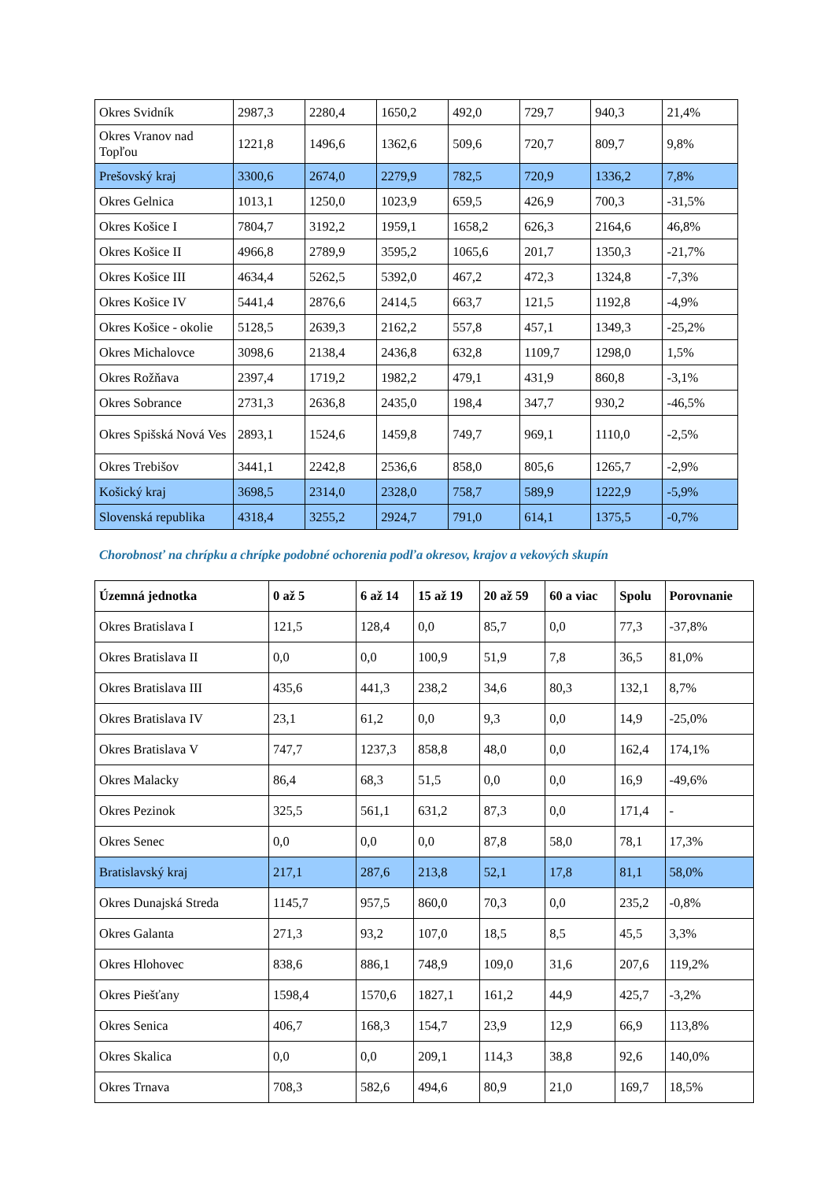| Okres Svidník | 2987,3 | 2280,4 | 1650,2 | 492,0 | 729,7 | 940,3 | 21,4% |
| Okres Vranov nad Topľou | 1221,8 | 1496,6 | 1362,6 | 509,6 | 720,7 | 809,7 | 9,8% |
| Prešovský kraj | 3300,6 | 2674,0 | 2279,9 | 782,5 | 720,9 | 1336,2 | 7,8% |
| Okres Gelnica | 1013,1 | 1250,0 | 1023,9 | 659,5 | 426,9 | 700,3 | -31,5% |
| Okres Košice I | 7804,7 | 3192,2 | 1959,1 | 1658,2 | 626,3 | 2164,6 | 46,8% |
| Okres Košice II | 4966,8 | 2789,9 | 3595,2 | 1065,6 | 201,7 | 1350,3 | -21,7% |
| Okres Košice III | 4634,4 | 5262,5 | 5392,0 | 467,2 | 472,3 | 1324,8 | -7,3% |
| Okres Košice IV | 5441,4 | 2876,6 | 2414,5 | 663,7 | 121,5 | 1192,8 | -4,9% |
| Okres Košice - okolie | 5128,5 | 2639,3 | 2162,2 | 557,8 | 457,1 | 1349,3 | -25,2% |
| Okres Michalovce | 3098,6 | 2138,4 | 2436,8 | 632,8 | 1109,7 | 1298,0 | 1,5% |
| Okres Rožňava | 2397,4 | 1719,2 | 1982,2 | 479,1 | 431,9 | 860,8 | -3,1% |
| Okres Sobrance | 2731,3 | 2636,8 | 2435,0 | 198,4 | 347,7 | 930,2 | -46,5% |
| Okres Spišská Nová Ves | 2893,1 | 1524,6 | 1459,8 | 749,7 | 969,1 | 1110,0 | -2,5% |
| Okres Trebišov | 3441,1 | 2242,8 | 2536,6 | 858,0 | 805,6 | 1265,7 | -2,9% |
| Košický kraj | 3698,5 | 2314,0 | 2328,0 | 758,7 | 589,9 | 1222,9 | -5,9% |
| Slovenská republika | 4318,4 | 3255,2 | 2924,7 | 791,0 | 614,1 | 1375,5 | -0,7% |
Chorobnosť na chrípku a chrípke podobné ochorenia podľa okresov, krajov a vekových skupín
| Územná jednotka | 0 až 5 | 6 až 14 | 15 až 19 | 20 až 59 | 60 a viac | Spolu | Porovnanie |
| --- | --- | --- | --- | --- | --- | --- | --- |
| Okres Bratislava I | 121,5 | 128,4 | 0,0 | 85,7 | 0,0 | 77,3 | -37,8% |
| Okres Bratislava II | 0,0 | 0,0 | 100,9 | 51,9 | 7,8 | 36,5 | 81,0% |
| Okres Bratislava III | 435,6 | 441,3 | 238,2 | 34,6 | 80,3 | 132,1 | 8,7% |
| Okres Bratislava IV | 23,1 | 61,2 | 0,0 | 9,3 | 0,0 | 14,9 | -25,0% |
| Okres Bratislava V | 747,7 | 1237,3 | 858,8 | 48,0 | 0,0 | 162,4 | 174,1% |
| Okres Malacky | 86,4 | 68,3 | 51,5 | 0,0 | 0,0 | 16,9 | -49,6% |
| Okres Pezinok | 325,5 | 561,1 | 631,2 | 87,3 | 0,0 | 171,4 | - |
| Okres Senec | 0,0 | 0,0 | 0,0 | 87,8 | 58,0 | 78,1 | 17,3% |
| Bratislavský kraj | 217,1 | 287,6 | 213,8 | 52,1 | 17,8 | 81,1 | 58,0% |
| Okres Dunajská Streda | 1145,7 | 957,5 | 860,0 | 70,3 | 0,0 | 235,2 | -0,8% |
| Okres Galanta | 271,3 | 93,2 | 107,0 | 18,5 | 8,5 | 45,5 | 3,3% |
| Okres Hlohovec | 838,6 | 886,1 | 748,9 | 109,0 | 31,6 | 207,6 | 119,2% |
| Okres Piešťany | 1598,4 | 1570,6 | 1827,1 | 161,2 | 44,9 | 425,7 | -3,2% |
| Okres Senica | 406,7 | 168,3 | 154,7 | 23,9 | 12,9 | 66,9 | 113,8% |
| Okres Skalica | 0,0 | 0,0 | 209,1 | 114,3 | 38,8 | 92,6 | 140,0% |
| Okres Trnava | 708,3 | 582,6 | 494,6 | 80,9 | 21,0 | 169,7 | 18,5% |